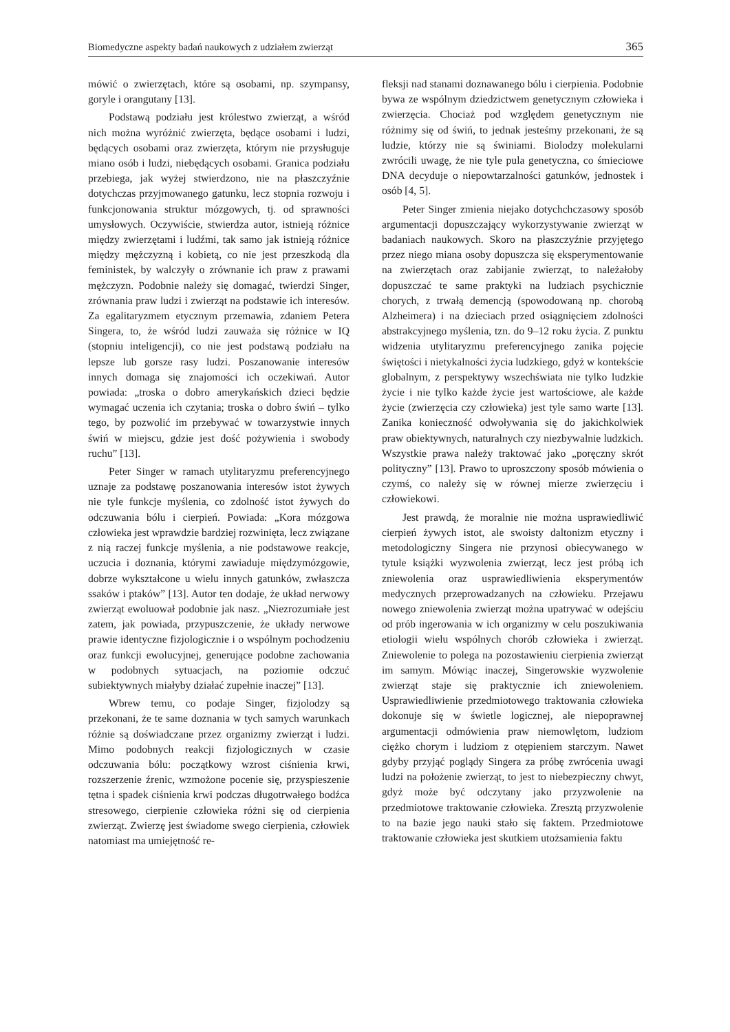Biomedyczne aspekty badań naukowych z udziałem zwierząt 365
mówić o zwierzętach, które są osobami, np. szympansy, goryle i orangutany [13].
Podstawą podziału jest królestwo zwierząt, a wśród nich można wyróżnić zwierzęta, będące osobami i ludzi, będących osobami oraz zwierzęta, którym nie przysługuje miano osób i ludzi, niebędących osobami. Granica podziału przebiega, jak wyżej stwierdzono, nie na płaszczyźnie dotychczas przyjmowanego gatunku, lecz stopnia rozwoju i funkcjonowania struktur mózgowych, tj. od sprawności umysłowych. Oczywiście, stwierdza autor, istnieją różnice między zwierzętami i ludźmi, tak samo jak istnieją różnice między mężczyzną i kobietą, co nie jest przeszkodą dla feministek, by walczyły o zrównanie ich praw z prawami mężczyzn. Podobnie należy się domagać, twierdzi Singer, zrównania praw ludzi i zwierząt na podstawie ich interesów. Za egalitaryzmem etycznym przemawia, zdaniem Petera Singera, to, że wśród ludzi zauważa się różnice w IQ (stopniu inteligencji), co nie jest podstawą podziału na lepsze lub gorsze rasy ludzi. Poszanowanie interesów innych domaga się znajomości ich oczekiwań. Autor powiada: „troska o dobro amerykańskich dzieci będzie wymagać uczenia ich czytania; troska o dobro świń – tylko tego, by pozwolić im przebywać w towarzystwie innych świń w miejscu, gdzie jest dość pożywienia i swobody ruchu” [13].
Peter Singer w ramach utylitaryzmu preferencyjnego uznaje za podstawę poszanowania interesów istot żywych nie tyle funkcje myślenia, co zdolność istot żywych do odczuwania bólu i cierpień. Powiada: „Kora mózgowa człowieka jest wprawdzie bardziej rozwinięta, lecz związane z nią raczej funkcje myślenia, a nie podstawowe reakcje, uczucia i doznania, którymi zawiaduje międzymózgowie, dobrze wykształcone u wielu innych gatunków, zwłaszcza ssaków i ptaków” [13]. Autor ten dodaje, że układ nerwowy zwierząt ewoluował podobnie jak nasz. „Niezrozumiałe jest zatem, jak powiada, przypuszczenie, że układy nerwowe prawie identyczne fizjologicznie i o wspólnym pochodzeniu oraz funkcji ewolucyjnej, generujące podobne zachowania w podobnych sytuacjach, na poziomie odczuć subiektywnych miałyby działać zupełnie inaczej” [13].
Wbrew temu, co podaje Singer, fizjolodzy są przekonani, że te same doznania w tych samych warunkach różnie są doświadczane przez organizmy zwierząt i ludzi. Mimo podobnych reakcji fizjologicznych w czasie odczuwania bólu: początkowy wzrost ciśnienia krwi, rozszerzenie źrenic, wzmożone pocenie się, przyspieszenie tętna i spadek ciśnienia krwi podczas długotrwałego bodźca stresowego, cierpienie człowieka różni się od cierpienia zwierząt. Zwierzę jest świadome swego cierpienia, człowiek natomiast ma umiejętność re-
fleksji nad stanami doznawanego bólu i cierpienia. Podobnie bywa ze wspólnym dziedzictwem genetycznym człowieka i zwierzęcia. Chociaż pod względem genetycznym nie różnimy się od świń, to jednak jesteśmy przekonani, że są ludzie, którzy nie są świniami. Biolodzy molekularni zwrócili uwagę, że nie tyle pula genetyczna, co śmieciowe DNA decyduje o niepowtarzalności gatunków, jednostek i osób [4, 5].
Peter Singer zmienia niejako dotychchczasowy sposób argumentacji dopuszczający wykorzystywanie zwierząt w badaniach naukowych. Skoro na płaszczyźnie przyjętego przez niego miana osoby dopuszcza się eksperymentowanie na zwierzętach oraz zabijanie zwierząt, to należałoby dopuszczać te same praktyki na ludziach psychicznie chorych, z trwałą demencją (spowodowaną np. chorobą Alzheimera) i na dzieciach przed osiągnięciem zdolności abstrakcyjnego myślenia, tzn. do 9–12 roku życia. Z punktu widzenia utylitaryzmu preferencyjnego zanika pojęcie świętości i nietykalności życia ludzkiego, gdyż w kontekście globalnym, z perspektywy wszechświata nie tylko ludzkie życie i nie tylko każde życie jest wartościowe, ale każde życie (zwierzęcia czy człowieka) jest tyle samo warte [13]. Zanika konieczność odwoływania się do jakichkolwiek praw obiektywnych, naturalnych czy niezbywalnie ludzkich. Wszystkie prawa należy traktować jako „poręczny skrót polityczny” [13]. Prawo to uproszczony sposób mówienia o czymś, co należy się w równej mierze zwierzęciu i człowiekowi.
Jest prawdą, że moralnie nie można usprawiedliwić cierpień żywych istot, ale swoisty daltonizm etyczny i metodologiczny Singera nie przynosi obiecywanego w tytule książki wyzwolenia zwierząt, lecz jest próbą ich zniewolenia oraz usprawiedliwienia eksperymentów medycznych przeprowadzanych na człowieku. Przejawu nowego zniewolenia zwierząt można upatrywać w odejściu od prób ingerowania w ich organizmy w celu poszukiwania etiologii wielu wspólnych chorób człowieka i zwierząt. Zniewolenie to polega na pozostawieniu cierpienia zwierząt im samym. Mówiąc inaczej, Singerowskie wyzwolenie zwierząt staje się praktycznie ich zniewoleniem. Usprawiedliwienie przedmiotowego traktowania człowieka dokonuje się w świetle logicznej, ale niepoprawnej argumentacji odmówienia praw niemowlętom, ludziom ciężko chorym i ludziom z otępieniem starczym. Nawet gdyby przyjąć poglądy Singera za próbę zwrócenia uwagi ludzi na położenie zwierząt, to jest to niebezpieczny chwyt, gdyż może być odczytany jako przyzwolenie na przedmiotowe traktowanie człowieka. Zresztą przyzwolenie to na bazie jego nauki stało się faktem. Przedmiotowe traktowanie człowieka jest skutkiem utożsamienia faktu